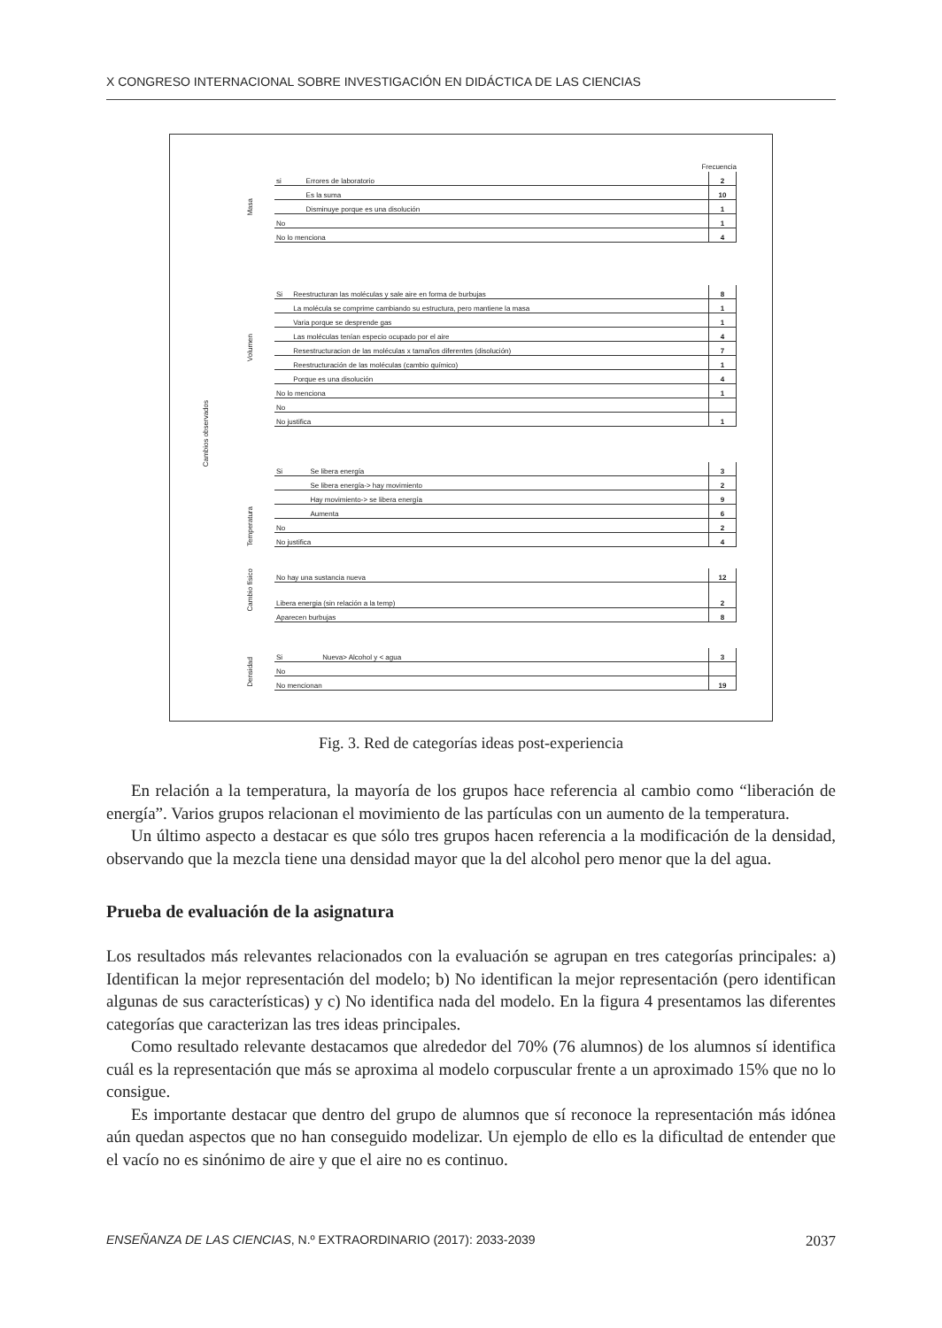X CONGRESO INTERNACIONAL SOBRE INVESTIGACIÓN EN DIDÁCTICA DE LAS CIENCIAS
Cambios observados
Frecuencia
Masa
| si | Errores de laboratorio | 2 |
| | Es la suma | 10 |
| | Disminuye porque es una disolución | 1 |
| No | | 1 |
| No lo menciona | | 4 |
Volumen
| Si | Reestructuran las moléculas y sale aire en forma de burbujas | 8 |
| | La molécula se comprime cambiando su estructura, pero mantiene la masa | 1 |
| | Varia porque se desprende gas | 1 |
| | Las moléculas tenían especio ocupado por el aire | 4 |
| | Resestructuracion de las moléculas x tamaños diferentes (disolución) | 7 |
| | Reestructuración de las moléculas (cambio químico) | 1 |
| | Porque es una disolución | 4 |
| No lo menciona | | 1 |
| No | | |
| No justifica | | 1 |
Temperatura
| Si | Se libera energía | 3 |
| | Se libera energía-> hay movimiento | 2 |
| | Hay movimiento-> se libera energía | 9 |
| | Aumenta | 6 |
| No | | 2 |
| No justifica | | 4 |
Cambio físico
| No hay una sustancia nueva | 12 |
| Libera energia (sin relación a la temp) | 2 |
| Aparecen burbujas | 8 |
Densidad
| Si | Nueva> Alcohol y < agua | 3 |
| No | | |
| No mencionan | | 19 |
Fig. 3. Red de categorías ideas post-experiencia
En relación a la temperatura, la mayoría de los grupos hace referencia al cambio como “liberación de energía”. Varios grupos relacionan el movimiento de las partículas con un aumento de la temperatura.
Un último aspecto a destacar es que sólo tres grupos hacen referencia a la modificación de la densidad, observando que la mezcla tiene una densidad mayor que la del alcohol pero menor que la del agua.
Prueba de evaluación de la asignatura
Los resultados más relevantes relacionados con la evaluación se agrupan en tres categorías principales: a) Identifican la mejor representación del modelo; b) No identifican la mejor representación (pero identifican algunas de sus características) y c) No identifica nada del modelo. En la figura 4 presentamos las diferentes categorías que caracterizan las tres ideas principales.
Como resultado relevante destacamos que alrededor del 70% (76 alumnos) de los alumnos sí identifica cuál es la representación que más se aproxima al modelo corpuscular frente a un aproximado 15% que no lo consigue.
Es importante destacar que dentro del grupo de alumnos que sí reconoce la representación más idónea aún quedan aspectos que no han conseguido modelizar. Un ejemplo de ello es la dificultad de entender que el vacío no es sinónimo de aire y que el aire no es continuo.
ENSEÑANZA DE LAS CIENCIAS, N.º EXTRAORDINARIO (2017): 2033-2039 2037